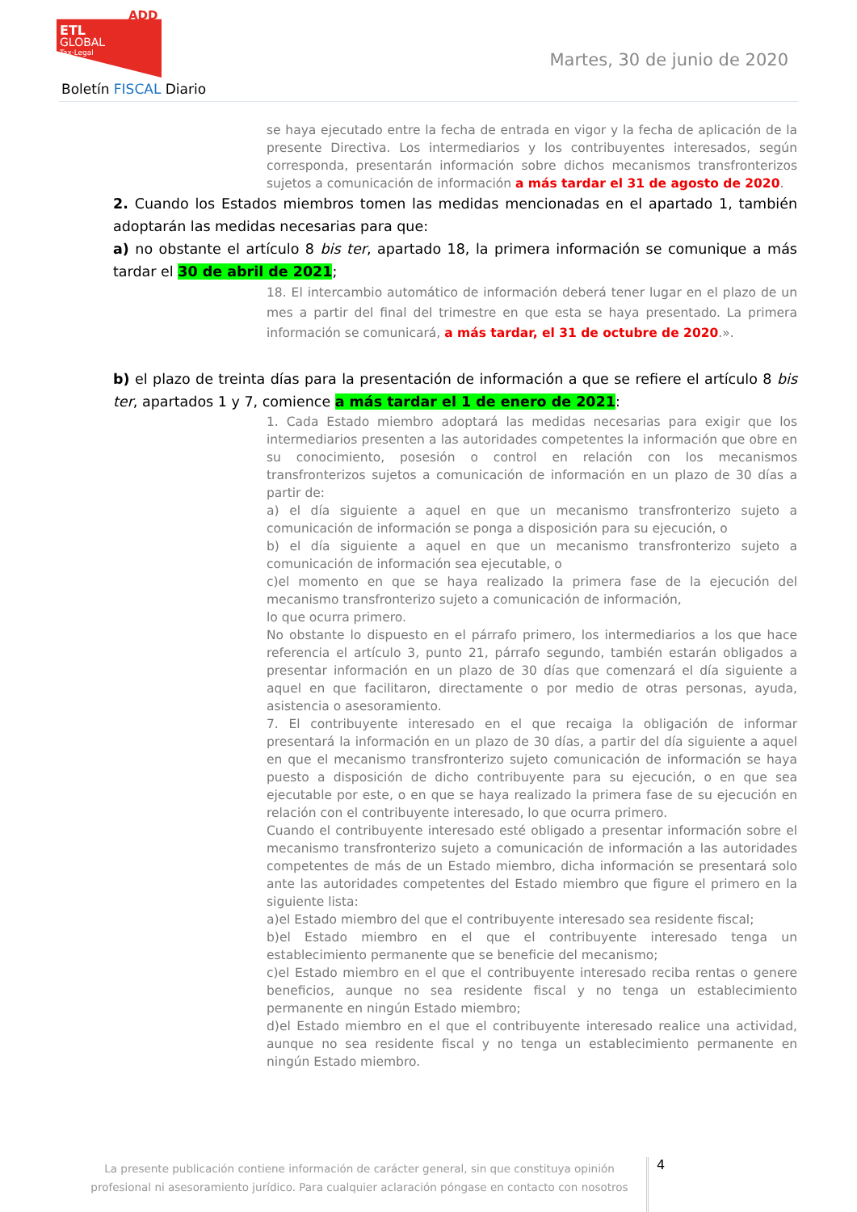ETL
GLOBAL
Tax·Legal
ADD
Boletín FISCAL Diario
Martes, 30 de junio de 2020
se haya ejecutado entre la fecha de entrada en vigor y la fecha de aplicación de la presente Directiva. Los intermediarios y los contribuyentes interesados, según corresponda, presentarán información sobre dichos mecanismos transfronterizos sujetos a comunicación de información a más tardar el 31 de agosto de 2020.
2. Cuando los Estados miembros tomen las medidas mencionadas en el apartado 1, también adoptarán las medidas necesarias para que:
a) no obstante el artículo 8 bis ter, apartado 18, la primera información se comunique a más tardar el 30 de abril de 2021;
18. El intercambio automático de información deberá tener lugar en el plazo de un mes a partir del final del trimestre en que esta se haya presentado. La primera información se comunicará, a más tardar, el 31 de octubre de 2020.».
b) el plazo de treinta días para la presentación de información a que se refiere el artículo 8 bis ter, apartados 1 y 7, comience a más tardar el 1 de enero de 2021:
1. Cada Estado miembro adoptará las medidas necesarias para exigir que los intermediarios presenten a las autoridades competentes la información que obre en su conocimiento, posesión o control en relación con los mecanismos transfronterizos sujetos a comunicación de información en un plazo de 30 días a partir de:
a) el día siguiente a aquel en que un mecanismo transfronterizo sujeto a comunicación de información se ponga a disposición para su ejecución, o
b) el día siguiente a aquel en que un mecanismo transfronterizo sujeto a comunicación de información sea ejecutable, o
c)el momento en que se haya realizado la primera fase de la ejecución del mecanismo transfronterizo sujeto a comunicación de información,
lo que ocurra primero.
No obstante lo dispuesto en el párrafo primero, los intermediarios a los que hace referencia el artículo 3, punto 21, párrafo segundo, también estarán obligados a presentar información en un plazo de 30 días que comenzará el día siguiente a aquel en que facilitaron, directamente o por medio de otras personas, ayuda, asistencia o asesoramiento.
7. El contribuyente interesado en el que recaiga la obligación de informar presentará la información en un plazo de 30 días, a partir del día siguiente a aquel en que el mecanismo transfronterizo sujeto comunicación de información se haya puesto a disposición de dicho contribuyente para su ejecución, o en que sea ejecutable por este, o en que se haya realizado la primera fase de su ejecución en relación con el contribuyente interesado, lo que ocurra primero.
Cuando el contribuyente interesado esté obligado a presentar información sobre el mecanismo transfronterizo sujeto a comunicación de información a las autoridades competentes de más de un Estado miembro, dicha información se presentará solo ante las autoridades competentes del Estado miembro que figure el primero en la siguiente lista:
a)el Estado miembro del que el contribuyente interesado sea residente fiscal;
b)el Estado miembro en el que el contribuyente interesado tenga un establecimiento permanente que se beneficie del mecanismo;
c)el Estado miembro en el que el contribuyente interesado reciba rentas o genere beneficios, aunque no sea residente fiscal y no tenga un establecimiento permanente en ningún Estado miembro;
d)el Estado miembro en el que el contribuyente interesado realice una actividad, aunque no sea residente fiscal y no tenga un establecimiento permanente en ningún Estado miembro.
La presente publicación contiene información de carácter general, sin que constituya opinión profesional ni asesoramiento jurídico. Para cualquier aclaración póngase en contacto con nosotros
4